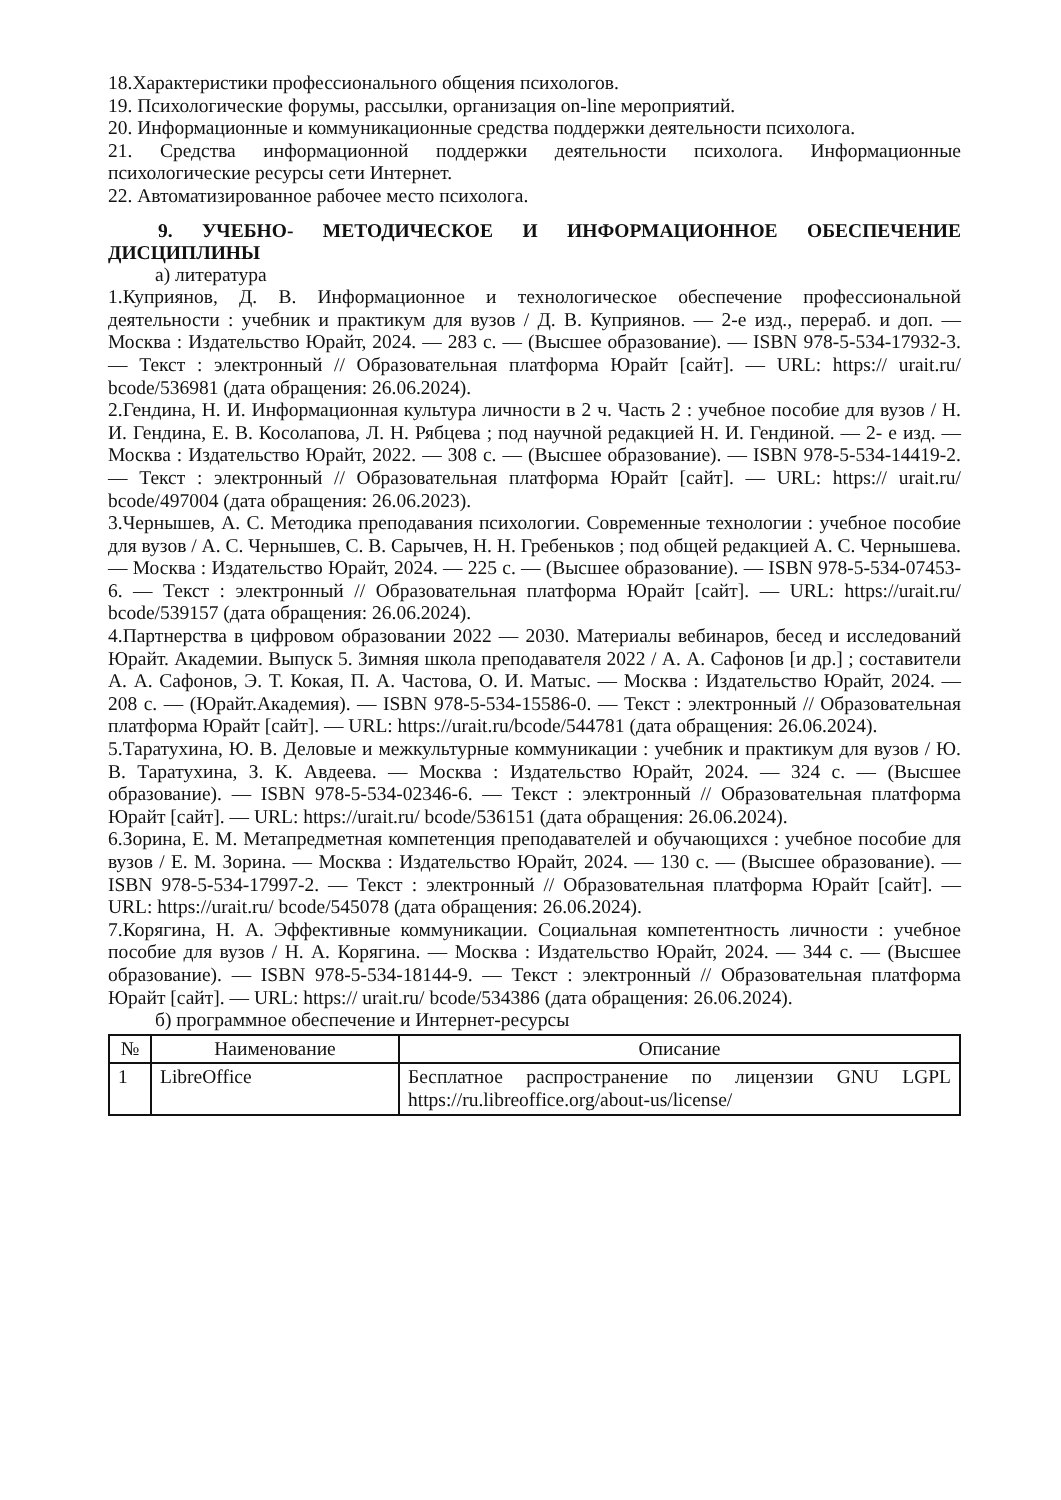18.Характеристики профессионального общения психологов.
19. Психологические форумы, рассылки, организация on-line мероприятий.
20. Информационные и коммуникационные средства поддержки деятельности психолога.
21. Средства информационной поддержки деятельности психолога. Информационные психологические ресурсы сети Интернет.
22. Автоматизированное рабочее место психолога.
9. УЧЕБНО- МЕТОДИЧЕСКОЕ И ИНФОРМАЦИОННОЕ ОБЕСПЕЧЕНИЕ ДИСЦИПЛИНЫ
а) литература
1.Куприянов, Д. В. Информационное и технологическое обеспечение профессиональной деятельности : учебник и практикум для вузов / Д. В. Куприянов. — 2-е изд., перераб. и доп. — Москва : Издательство Юрайт, 2024. — 283 с. — (Высшее образование). — ISBN 978-5-534-17932-3. — Текст : электронный // Образовательная платформа Юрайт [сайт]. — URL: https:// urait.ru/ bcode/536981 (дата обращения: 26.06.2024).
2.Гендина, Н. И. Информационная культура личности в 2 ч. Часть 2 : учебное пособие для вузов / Н. И. Гендина, Е. В. Косолапова, Л. Н. Рябцева ; под научной редакцией Н. И. Гендиной. — 2- е изд. — Москва : Издательство Юрайт, 2022. — 308 с. — (Высшее образование). — ISBN 978-5-534-14419-2. — Текст : электронный // Образовательная платформа Юрайт [сайт]. — URL: https:// urait.ru/ bcode/497004 (дата обращения: 26.06.2023).
3.Чернышев, А. С. Методика преподавания психологии. Современные технологии : учебное пособие для вузов / А. С. Чернышев, С. В. Сарычев, Н. Н. Гребеньков ; под общей редакцией А. С. Чернышева. — Москва : Издательство Юрайт, 2024. — 225 с. — (Высшее образование). — ISBN 978-5-534-07453-6. — Текст : электронный // Образовательная платформа Юрайт [сайт]. — URL: https://urait.ru/ bcode/539157 (дата обращения: 26.06.2024).
4.Партнерства в цифровом образовании 2022 — 2030. Материалы вебинаров, бесед и исследований Юрайт. Академии. Выпуск 5. Зимняя школа преподавателя 2022 / А. А. Сафонов [и др.] ; составители А. А. Сафонов, Э. Т. Кокая, П. А. Частова, О. И. Матыс. — Москва : Издательство Юрайт, 2024. — 208 с. — (Юрайт.Академия). — ISBN 978-5-534-15586-0. — Текст : электронный // Образовательная платформа Юрайт [сайт]. — URL: https://urait.ru/bcode/544781 (дата обращения: 26.06.2024).
5.Таратухина, Ю. В. Деловые и межкультурные коммуникации : учебник и практикум для вузов / Ю. В. Таратухина, З. К. Авдеева. — Москва : Издательство Юрайт, 2024. — 324 с. — (Высшее образование). — ISBN 978-5-534-02346-6. — Текст : электронный // Образовательная платформа Юрайт [сайт]. — URL: https://urait.ru/ bcode/536151 (дата обращения: 26.06.2024).
6.Зорина, Е. М. Метапредметная компетенция преподавателей и обучающихся : учебное пособие для вузов / Е. М. Зорина. — Москва : Издательство Юрайт, 2024. — 130 с. — (Высшее образование). — ISBN 978-5-534-17997-2. — Текст : электронный // Образовательная платформа Юрайт [сайт]. — URL: https://urait.ru/ bcode/545078 (дата обращения: 26.06.2024).
7.Корягина, Н. А. Эффективные коммуникации. Социальная компетентность личности : учебное пособие для вузов / Н. А. Корягина. — Москва : Издательство Юрайт, 2024. — 344 с. — (Высшее образование). — ISBN 978-5-534-18144-9. — Текст : электронный // Образовательная платформа Юрайт [сайт]. — URL: https:// urait.ru/ bcode/534386 (дата обращения: 26.06.2024).
б) программное обеспечение и Интернет-ресурсы
| № | Наименование | Описание |
| --- | --- | --- |
| 1 | LibreOffice | Бесплатное распространение по лицензии GNU LGPL https://ru.libreoffice.org/about-us/license/ |